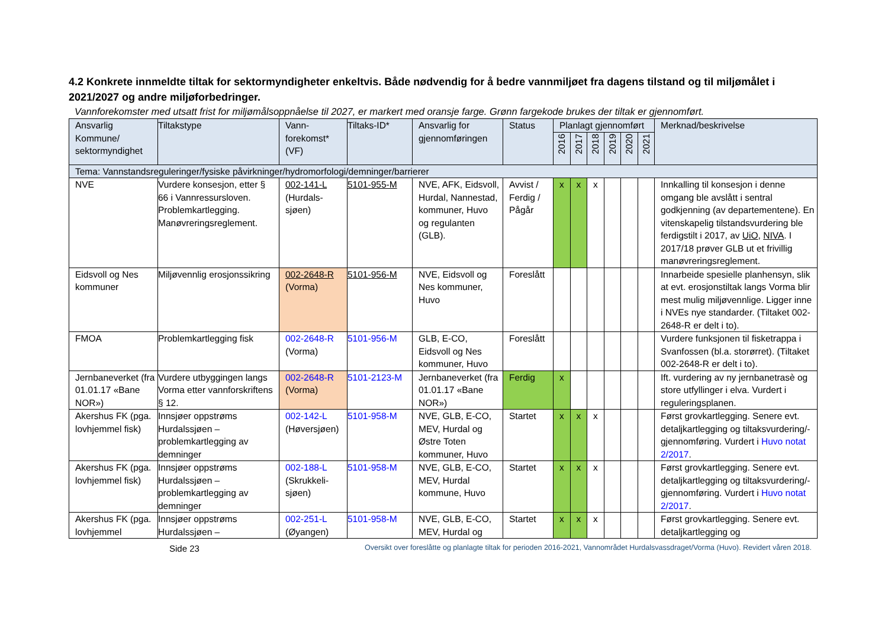4.2 Konkrete innmeldte tiltak for sektormyndigheter enkeltvis. Både nødvendig for å bedre vannmiljøet fra dagens tilstand og til miljømålet i 2021/2027 og andre miljøforbedringer.
Vannforekomster med utsatt frist for miljømålsoppnåelse til 2027, er markert med oransje farge. Grønn fargekode brukes der tiltak er gjennomført.
| Ansvarlig Kommune/ sektormyndighet | Tiltakstype | Vann-forekomst* (VF) | Tiltaks-ID* | Ansvarlig for gjennomføringen | Status | Planlagt gjennomført | | | | | | Merknad/beskrivelse |
| --- | --- | --- | --- | --- | --- | --- | --- | --- | --- | --- | --- | --- |
| | | | | | | 2016 | 2017 | 2018 | 2019 | 2020 | 2021 | |
| Tema: Vannstandsreguleringer/fysiske påvirkninger/hydromorfologi/demninger/barrierer | | | | | | | | | | | | |
| NVE | Vurdere konsesjon, etter § 66 i Vannressursloven. Problemkartlegging. Manøvreringsreglement. | 002-141-L (Hurdals-sjøen) | 5101-955-M | NVE, AFK, Eidsvoll, Hurdal, Nannestad, kommuner, Huvo og regulanten (GLB). | Avvist / Ferdig / Pågår | x | x | x | | | | Innkalling til konsesjon i denne omgang ble avslått i sentral godkjenning (av departementene). En vitenskapelig tilstandsvurdering ble ferdigstilt i 2017, av UiO , NIVA . I 2017/18 prøver GLB ut et frivillig manøvreringsreglement. |
| Eidsvoll og Nes kommuner | Miljøvennlig erosjonssikring | 002-2648-R (Vorma) | 5101-956-M | NVE, Eidsvoll og Nes kommuner, Huvo | Foreslått | | | | | | | Innarbeide spesielle planhensyn, slik at evt. erosjonstiltak langs Vorma blir mest mulig miljøvennlige. Ligger inne i NVEs nye standarder. (Tiltaket 002-2648-R er delt i to). |
| FMOA | Problemkartlegging fisk | 002-2648-R (Vorma) | 5101-956-M | GLB, E-CO, Eidsvoll og Nes kommuner, Huvo | Foreslått | | | | | | | Vurdere funksjonen til fisketrappa i Svanfossen (bl.a. storørret). (Tiltaket 002-2648-R er delt i to). |
| Jernbaneverket (fra 01.01.17 «Bane NOR») | Vurdere utbyggingen langs Vorma etter vannforskriftens § 12. | 002-2648-R (Vorma) | 5101-2123-M | Jernbaneverket (fra 01.01.17 «Bane NOR») | Ferdig | x | | | | | | Ift. vurdering av ny jernbanetrasè og store utfyllinger i elva. Vurdert i reguleringsplanen. |
| Akershus FK (pga. lovhjemmel fisk) | Innsjøer oppstrøms Hurdalssjøen – problemkartlegging av demninger | 002-142-L (Høversjøen) | 5101-958-M | NVE, GLB, E-CO, MEV, Hurdal og Østre Toten kommuner, Huvo | Startet | x | x | x | | | | Først grovkartlegging. Senere evt. detaljkartlegging og tiltaksvurdering/-gjennomføring. Vurdert i Huvo notat 2/2017 . |
| Akershus FK (pga. lovhjemmel fisk) | Innsjøer oppstrøms Hurdalssjøen – problemkartlegging av demninger | 002-188-L (Skrukkeli-sjøen) | 5101-958-M | NVE, GLB, E-CO, MEV, Hurdal kommune, Huvo | Startet | x | x | x | | | | Først grovkartlegging. Senere evt. detaljkartlegging og tiltaksvurdering/-gjennomføring. Vurdert i Huvo notat 2/2017 . |
| Akershus FK (pga. lovhjemmel | Innsjøer oppstrøms Hurdalssjøen – | 002-251-L (Øyangen) | 5101-958-M | NVE, GLB, E-CO, MEV, Hurdal og | Startet | x | x | x | | | | Først grovkartlegging. Senere evt. detaljkartlegging og |
Side 23 Oversikt over foreslåtte og planlagte tiltak for perioden 2016-2021, Vannområdet Hurdalsvassdraget/Vorma (Huvo). Revidert våren 2018.